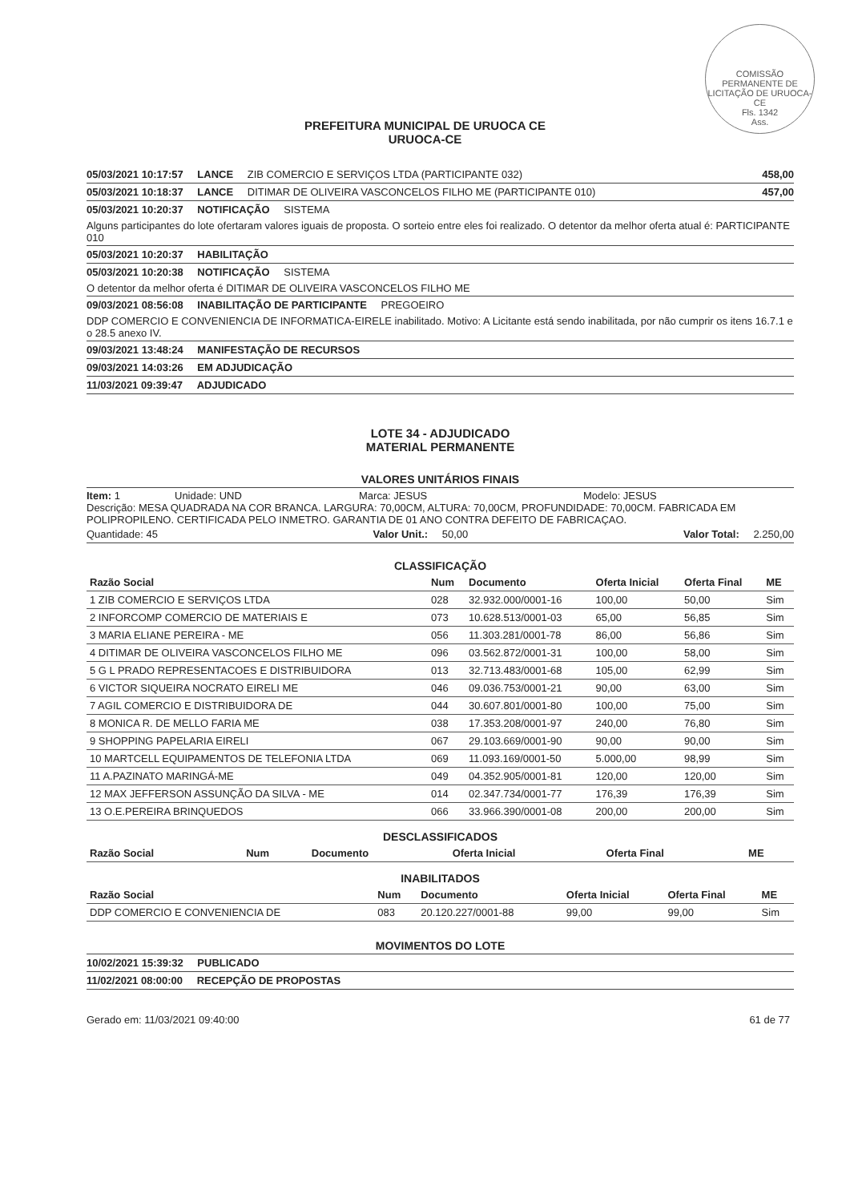COMISSÃO PERMANENTE DE LICITAÇÃO DE URUOCA-CE
Fls. 1342
Ass.
PREFEITURA MUNICIPAL DE URUOCA CE
URUOCA-CE
05/03/2021 10:17:57 LANCE ZIB COMERCIO E SERVIÇOS LTDA (PARTICIPANTE 032) 458,00
05/03/2021 10:18:37 LANCE DITIMAR DE OLIVEIRA VASCONCELOS FILHO ME (PARTICIPANTE 010) 457,00
05/03/2021 10:20:37 NOTIFICAÇÃO SISTEMA
Alguns participantes do lote ofertaram valores iguais de proposta. O sorteio entre eles foi realizado. O detentor da melhor oferta atual é: PARTICIPANTE 010
05/03/2021 10:20:37 HABILITAÇÃO
05/03/2021 10:20:38 NOTIFICAÇÃO SISTEMA
O detentor da melhor oferta é DITIMAR DE OLIVEIRA VASCONCELOS FILHO ME
09/03/2021 08:56:08 INABILITAÇÃO DE PARTICIPANTE PREGOEIRO
DDP COMERCIO E CONVENIENCIA DE INFORMATICA-EIRELE inabilitado. Motivo: A Licitante está sendo inabilitada, por não cumprir os itens 16.7.1 e o 28.5 anexo IV.
09/03/2021 13:48:24 MANIFESTAÇÃO DE RECURSOS
09/03/2021 14:03:26 EM ADJUDICAÇÃO
11/03/2021 09:39:47 ADJUDICADO
LOTE 34 - ADJUDICADO
MATERIAL PERMANENTE
VALORES UNITÁRIOS FINAIS
Item: 1 Unidade: UND Marca: JESUS Modelo: JESUS
Descrição: MESA QUADRADA NA COR BRANCA. LARGURA: 70,00CM, ALTURA: 70,00CM, PROFUNDIDADE: 70,00CM. FABRICADA EM POLIPROPILENO. CERTIFICADA PELO INMETRO. GARANTIA DE 01 ANO CONTRA DEFEITO DE FABRICAÇAO.
Quantidade: 45 Valor Unit.: 50,00 Valor Total: 2.250,00
CLASSIFICAÇÃO
| Razão Social | Num | Documento | Oferta Inicial | Oferta Final | ME |
| --- | --- | --- | --- | --- | --- |
| 1 ZIB COMERCIO E SERVIÇOS LTDA | 028 | 32.932.000/0001-16 | 100,00 | 50,00 | Sim |
| 2 INFORCOMP COMERCIO DE MATERIAIS E | 073 | 10.628.513/0001-03 | 65,00 | 56,85 | Sim |
| 3 MARIA ELIANE PEREIRA - ME | 056 | 11.303.281/0001-78 | 86,00 | 56,86 | Sim |
| 4 DITIMAR DE OLIVEIRA VASCONCELOS FILHO ME | 096 | 03.562.872/0001-31 | 100,00 | 58,00 | Sim |
| 5 G L PRADO REPRESENTACOES E DISTRIBUIDORA | 013 | 32.713.483/0001-68 | 105,00 | 62,99 | Sim |
| 6 VICTOR SIQUEIRA NOCRATO EIRELI ME | 046 | 09.036.753/0001-21 | 90,00 | 63,00 | Sim |
| 7 AGIL COMERCIO E DISTRIBUIDORA DE | 044 | 30.607.801/0001-80 | 100,00 | 75,00 | Sim |
| 8 MONICA R. DE MELLO FARIA ME | 038 | 17.353.208/0001-97 | 240,00 | 76,80 | Sim |
| 9 SHOPPING PAPELARIA EIRELI | 067 | 29.103.669/0001-90 | 90,00 | 90,00 | Sim |
| 10 MARTCELL EQUIPAMENTOS DE TELEFONIA LTDA | 069 | 11.093.169/0001-50 | 5.000,00 | 98,99 | Sim |
| 11 A.PAZINATO MARINGÁ-ME | 049 | 04.352.905/0001-81 | 120,00 | 120,00 | Sim |
| 12 MAX JEFFERSON ASSUNÇÃO DA SILVA - ME | 014 | 02.347.734/0001-77 | 176,39 | 176,39 | Sim |
| 13 O.E.PEREIRA BRINQUEDOS | 066 | 33.966.390/0001-08 | 200,00 | 200,00 | Sim |
DESCLASSIFICADOS
| Razão Social | Num | Documento | Oferta Inicial | Oferta Final | ME |
| --- | --- | --- | --- | --- | --- |
INABILITADOS
| Razão Social | Num | Documento | Oferta Inicial | Oferta Final | ME |
| --- | --- | --- | --- | --- | --- |
| DDP COMERCIO E CONVENIENCIA DE | 083 | 20.120.227/0001-88 | 99,00 | 99,00 | Sim |
MOVIMENTOS DO LOTE
10/02/2021 15:39:32 PUBLICADO
11/02/2021 08:00:00 RECEPÇÃO DE PROPOSTAS
Gerado em: 11/03/2021 09:40:00 61 de 77